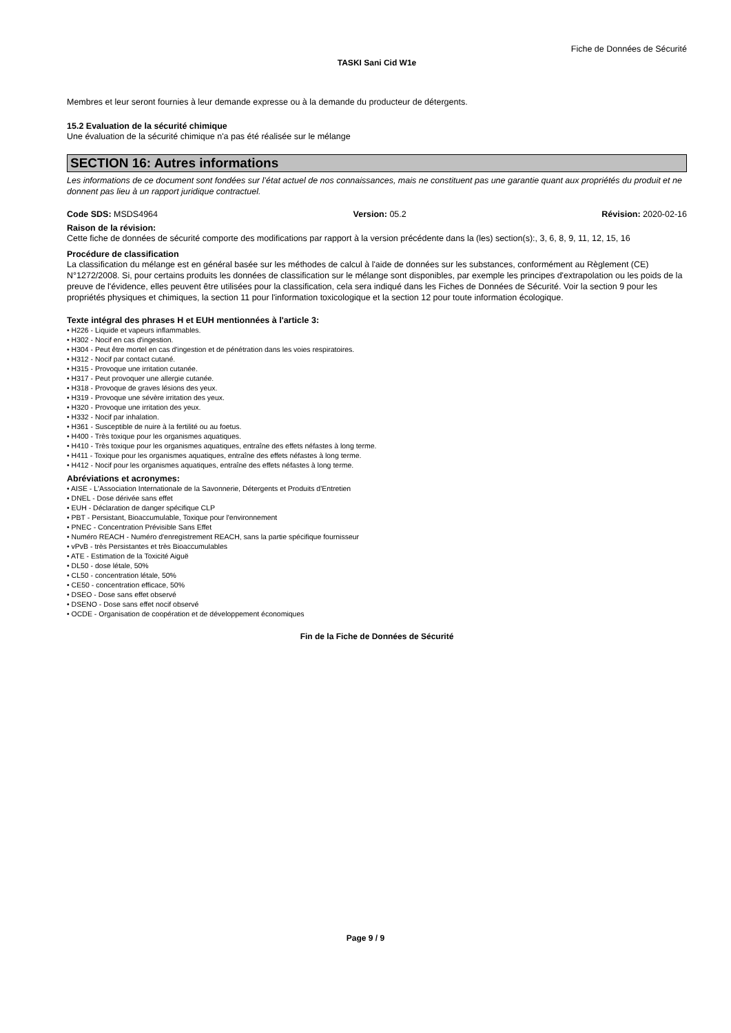Fiche de Données de Sécurité
TASKI Sani Cid W1e
Membres et leur seront fournies à leur demande expresse ou à la demande du producteur de détergents.
15.2 Evaluation de la sécurité chimique
Une évaluation de la sécurité chimique n'a pas été réalisée sur le mélange
SECTION 16: Autres informations
Les informations de ce document sont fondées sur l’état actuel de nos connaissances, mais ne constituent pas une garantie quant aux propriétés du produit et ne donnent pas lieu à un rapport juridique contractuel.
Code SDS: MSDS4964 Version: 05.2 Révision: 2020-02-16
Raison de la révision:
Cette fiche de données de sécurité comporte des modifications par rapport à la version précédente dans la (les) section(s):, 3, 6, 8, 9, 11, 12, 15, 16
Procédure de classification
La classification du mélange est en général basée sur les méthodes de calcul à l'aide de données sur les substances, conformément au Règlement (CE) N°1272/2008. Si, pour certains produits les données de classification sur le mélange sont disponibles, par exemple les principes d'extrapolation ou les poids de la preuve de l'évidence, elles peuvent être utilisées pour la classification, cela sera indiqué dans les Fiches de Données de Sécurité. Voir la section 9 pour les propriétés physiques et chimiques, la section 11 pour l'information toxicologique et la section 12 pour toute information écologique.
Texte intégral des phrases H et EUH mentionnées à l'article 3:
• H226 - Liquide et vapeurs inflammables.
• H302 - Nocif en cas d'ingestion.
• H304 - Peut être mortel en cas d'ingestion et de pénétration dans les voies respiratoires.
• H312 - Nocif par contact cutané.
• H315 - Provoque une irritation cutanée.
• H317 - Peut provoquer une allergie cutanée.
• H318 - Provoque de graves lésions des yeux.
• H319 - Provoque une sévère irritation des yeux.
• H320 - Provoque une irritation des yeux.
• H332 - Nocif par inhalation.
• H361 - Susceptible de nuire à la fertilité ou au foetus.
• H400 - Très toxique pour les organismes aquatiques.
• H410 - Très toxique pour les organismes aquatiques, entraîne des effets néfastes à long terme.
• H411 - Toxique pour les organismes aquatiques, entraîne des effets néfastes à long terme.
• H412 - Nocif pour les organismes aquatiques, entraîne des effets néfastes à long terme.
Abréviations et acronymes:
• AISE - L'Association Internationale de la Savonnerie, Détergents et Produits d'Entretien
• DNEL - Dose dérivée sans effet
• EUH - Déclaration de danger spécifique CLP
• PBT - Persistant, Bioaccumulable, Toxique pour l'environnement
• PNEC - Concentration Prévisible Sans Effet
• Numéro REACH - Numéro d'enregistrement REACH, sans la partie spécifique fournisseur
• vPvB - très Persistantes et très Bioaccumulables
• ATE - Estimation de la Toxicité Aiguë
• DL50 - dose létale, 50%
• CL50 - concentration létale, 50%
• CE50 - concentration efficace, 50%
• DSEO - Dose sans effet observé
• DSENO - Dose sans effet nocif observé
• OCDE - Organisation de coopération et de développement économiques
Fin de la Fiche de Données de Sécurité
Page 9 / 9